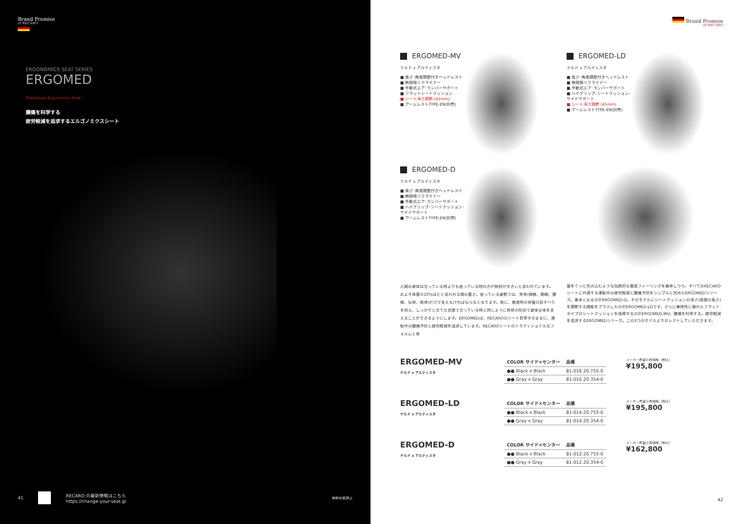Brand Promise
of RECARO
ERGONOMICS SEAT SERIES
ERGOMED
Traditional Ergonomics Seat
腰痛を科学する
疲労軽減を追求するエルゴノミクスシート
41 RECARO の最新情報はこちら
https://change-your-seat.jp 無断転載禁止
Brand Promise
of RECARO
ERGOMED-MV
ナルド x アルティスタ
■ 高さ･角度調整付きヘッドレスト
■ 無段階リクライナー
■ 手動式エア･ランバーサポート
■ フラットシートクッション
■ シート深さ調節 (45mm)
■ アームレストTYPE-EN(別売)
ERGOMED-LD
ナルド x アルティスタ
■ 高さ･角度調整付きヘッドレスト
■ 無段階リクライナー
■ 手動式エア･ランバーサポート
■ ハイグリップ･シートクッション･サイドサポート
■ シート深さ調節 (45mm)
■ アームレストTYPE-EN(別売)
ERGOMED-D
ナルド x アルティスタ
■ 高さ･角度調整付きヘッドレスト
■ 無段階リクライナー
■ 手動式エア･ランバーサポート
■ ハイグリップ･シートクッション･サイドサポート
■ アームレストTYPE-EN(別売)
人間の身体は立っている時よりも座っている時の方が負担が大きいと言われています。およそ体重の10%ほどと言われる頭の重さ。座っている姿勢では、背骨(頚椎、胸椎、腰椎、仙骨、尾骨)だけで支えなければならなくなります。故に、着座時の骨盤の前すべりを抑え、しっかりと立てた状態で立っている時と同じように背骨の形状で身体全体を支えることができるようにします。ERGOMEDは、RECAROのシート哲学そのままに、運転中の腰痛予防と疲労軽減を追求しています。RECAROシートのトラディショナルなフォルムと骨
盤をぐっと包み込むような伝統的な着座フィーリングを継承しつつ、すべてのRECAROシートに共通する運転中の疲労軽減と腰痛予防をシンプルに究めたERGOMEDシリーズ。基本となるのがERGOMED-D。そのモデルにシートクッションの深さ(座面の長さ)を調節する機能をプラスしたのがERGOMED-LDです。さらに乗降性に優れたフラットタイプのシートクッションを採用するのがERGOMED-MV。腰痛を科学する。疲労軽減を追求するERGOMEDシリーズ。この3つのモデルよりセレクトしていただきます。
ERGOMED-MV
ナルド x アルティスタ
| COLOR サイド×センター | 品番 |
| --- | --- |
| ●● Black x Black | 81-016.20.755-0 |
| ●● Gray x Gray | 81-016.20.354-0 |
メーカー希望小売価格（税込）
¥195,800
ERGOMED-LD
ナルド x アルティスタ
| COLOR サイド×センター | 品番 |
| --- | --- |
| ●● Black x Black | 81-014.20.755-0 |
| ●● Gray x Gray | 81-014.20.354-0 |
メーカー希望小売価格（税込）
¥195,800
ERGOMED-D
ナルド x アルティスタ
| COLOR サイド×センター | 品番 |
| --- | --- |
| ●● Black x Black | 81-012.20.755-0 |
| ●● Gray x Gray | 81-012.20.354-0 |
メーカー希望小売価格（税込）
¥162,800
42